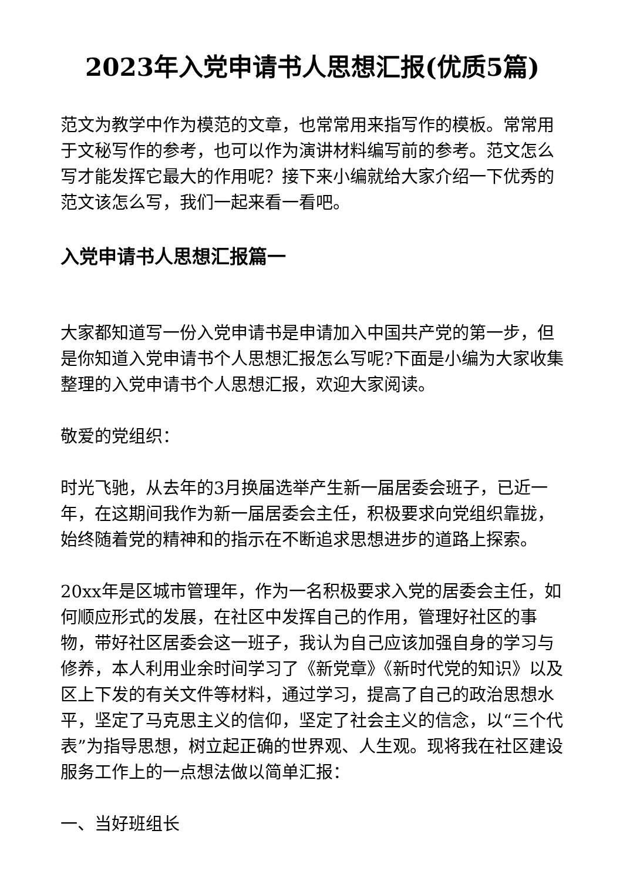2023年入党申请书人思想汇报(优质5篇)
范文为教学中作为模范的文章，也常常用来指写作的模板。常常用于文秘写作的参考，也可以作为演讲材料编写前的参考。范文怎么写才能发挥它最大的作用呢？接下来小编就给大家介绍一下优秀的范文该怎么写，我们一起来看一看吧。
入党申请书人思想汇报篇一
大家都知道写一份入党申请书是申请加入中国共产党的第一步，但是你知道入党申请书个人思想汇报怎么写呢?下面是小编为大家收集整理的入党申请书个人思想汇报，欢迎大家阅读。
敬爱的党组织：
时光飞驰，从去年的3月换届选举产生新一届居委会班子，已近一年，在这期间我作为新一届居委会主任，积极要求向党组织靠拢，始终随着党的精神和的指示在不断追求思想进步的道路上探索。
20xx年是区城市管理年，作为一名积极要求入党的居委会主任，如何顺应形式的发展，在社区中发挥自己的作用，管理好社区的事物，带好社区居委会这一班子，我认为自己应该加强自身的学习与修养，本人利用业余时间学习了《新党章》《新时代党的知识》以及区上下发的有关文件等材料，通过学习，提高了自己的政治思想水平，坚定了马克思主义的信仰，坚定了社会主义的信念，以“三个代表”为指导思想，树立起正确的世界观、人生观。现将我在社区建设服务工作上的一点想法做以简单汇报：
一、当好班组长